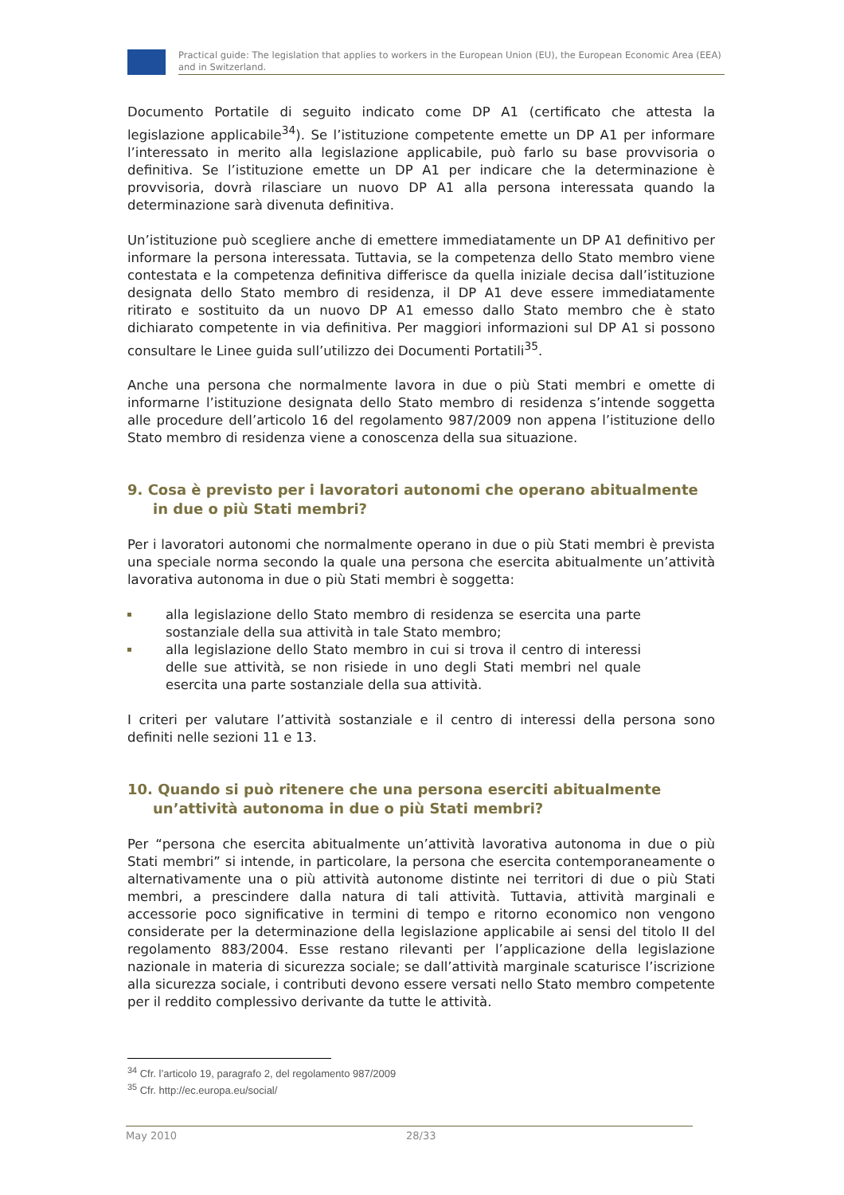Practical guide: The legislation that applies to workers in the European Union (EU), the European Economic Area (EEA) and in Switzerland.
Documento Portatile di seguito indicato come DP A1 (certificato che attesta la legislazione applicabile<sup>34</sup>). Se l’istituzione competente emette un DP A1 per informare l’interessato in merito alla legislazione applicabile, può farlo su base provvisoria o definitiva. Se l’istituzione emette un DP A1 per indicare che la determinazione è provvisoria, dovrà rilasciare un nuovo DP A1 alla persona interessata quando la determinazione sarà divenuta definitiva.
Un’istituzione può scegliere anche di emettere immediatamente un DP A1 definitivo per informare la persona interessata. Tuttavia, se la competenza dello Stato membro viene contestata e la competenza definitiva differisce da quella iniziale decisa dall’istituzione designata dello Stato membro di residenza, il DP A1 deve essere immediatamente ritirato e sostituito da un nuovo DP A1 emesso dallo Stato membro che è stato dichiarato competente in via definitiva. Per maggiori informazioni sul DP A1 si possono consultare le Linee guida sull’utilizzo dei Documenti Portatili<sup>35</sup>.
Anche una persona che normalmente lavora in due o più Stati membri e omette di informarne l’istituzione designata dello Stato membro di residenza s’intende soggetta alle procedure dell’articolo 16 del regolamento 987/2009 non appena l’istituzione dello Stato membro di residenza viene a conoscenza della sua situazione.
9. Cosa è previsto per i lavoratori autonomi che operano abitualmente in due o più Stati membri?
Per i lavoratori autonomi che normalmente operano in due o più Stati membri è prevista una speciale norma secondo la quale una persona che esercita abitualmente un’attività lavorativa autonoma in due o più Stati membri è soggetta:
alla legislazione dello Stato membro di residenza se esercita una parte sostanziale della sua attività in tale Stato membro;
alla legislazione dello Stato membro in cui si trova il centro di interessi delle sue attività, se non risiede in uno degli Stati membri nel quale esercita una parte sostanziale della sua attività.
I criteri per valutare l’attività sostanziale e il centro di interessi della persona sono definiti nelle sezioni 11 e 13.
10. Quando si può ritenere che una persona eserciti abitualmente un’attività autonoma in due o più Stati membri?
Per “persona che esercita abitualmente un’attività lavorativa autonoma in due o più Stati membri” si intende, in particolare, la persona che esercita contemporaneamente o alternativamente una o più attività autonome distinte nei territori di due o più Stati membri, a prescindere dalla natura di tali attività. Tuttavia, attività marginali e accessorie poco significative in termini di tempo e ritorno economico non vengono considerate per la determinazione della legislazione applicabile ai sensi del titolo II del regolamento 883/2004. Esse restano rilevanti per l’applicazione della legislazione nazionale in materia di sicurezza sociale; se dall’attività marginale scaturisce l’iscrizione alla sicurezza sociale, i contributi devono essere versati nello Stato membro competente per il reddito complessivo derivante da tutte le attività.
<sup>34</sup> Cfr. l’articolo 19, paragrafo 2, del regolamento 987/2009
<sup>35</sup> Cfr. http://ec.europa.eu/social/
May 2010 28/33